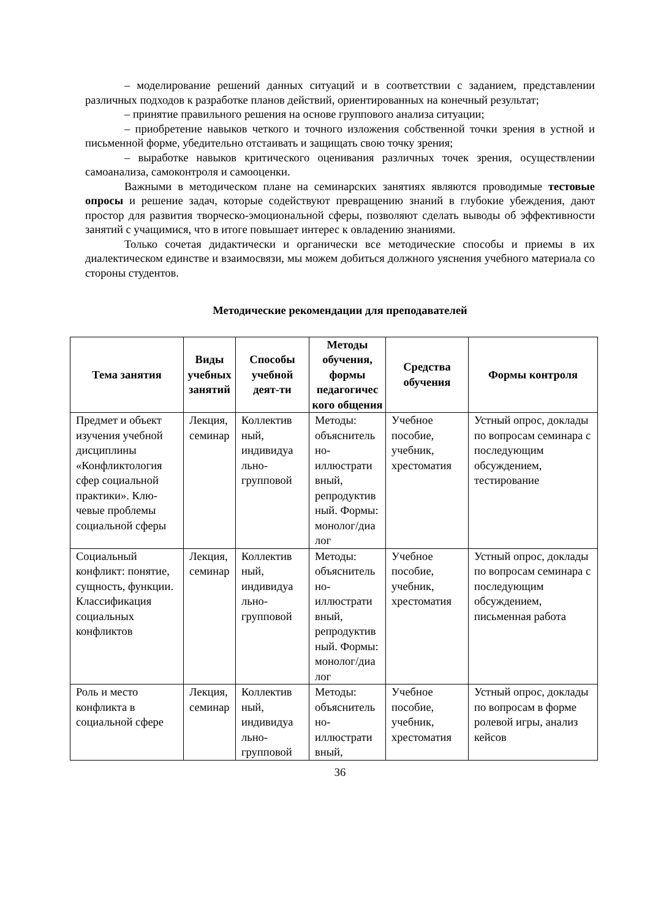– моделирование решений данных ситуаций и в соответствии с заданием, представлении различных подходов к разработке планов действий, ориентированных на конечный результат;
– принятие правильного решения на основе группового анализа ситуации;
– приобретение навыков четкого и точного изложения собственной точки зрения в устной и письменной форме, убедительно отстаивать и защищать свою точку зрения;
– выработке навыков критического оценивания различных точек зрения, осуществлении самоанализа, самоконтроля и самооценки.
Важными в методическом плане на семинарских занятиях являются проводимые тестовые опросы и решение задач, которые содействуют превращению знаний в глубокие убеждения, дают простор для развития творческо-эмоциональной сферы, позволяют сделать выводы об эффективности занятий с учащимися, что в итоге повышает интерес к овладению знаниями.
Только сочетая дидактически и органически все методические способы и приемы в их диалектическом единстве и взаимосвязи, мы можем добиться должного уяснения учебного материала со стороны студентов.
Методические рекомендации для преподавателей
| Тема занятия | Виды учебных занятий | Способы учебной деят-ти | Методы обучения, формы педагогичес кого общения | Средства обучения | Формы контроля |
| --- | --- | --- | --- | --- | --- |
| Предмет и объект изучения учебной дисциплины «Конфликтология сфер социальной практики». Клю-чевые проблемы социальной сферы | Лекция, семинар | Коллектив ный, индивидуа льно-групповой | Методы: объяснитель но-иллюстрати вный, репродуктив ный. Формы: монолог/диа лог | Учебное пособие, учебник, хрестоматия | Устный опрос, доклады по вопросам семинара с последующим обсуждением, тестирование |
| Социальный конфликт: понятие, сущность, функции. Классификация социальных конфликтов | Лекция, семинар | Коллектив ный, индивидуа льно-групповой | Методы: объяснитель но-иллюстрати вный, репродуктив ный. Формы: монолог/диа лог | Учебное пособие, учебник, хрестоматия | Устный опрос, доклады по вопросам семинара с последующим обсуждением, письменная работа |
| Роль и место конфликта в социальной сфере | Лекция, семинар | Коллектив ный, индивидуа льно-групповой | Методы: объяснитель но-иллюстрати вный, | Учебное пособие, учебник, хрестоматия | Устный опрос, доклады по вопросам в форме ролевой игры, анализ кейсов |
36